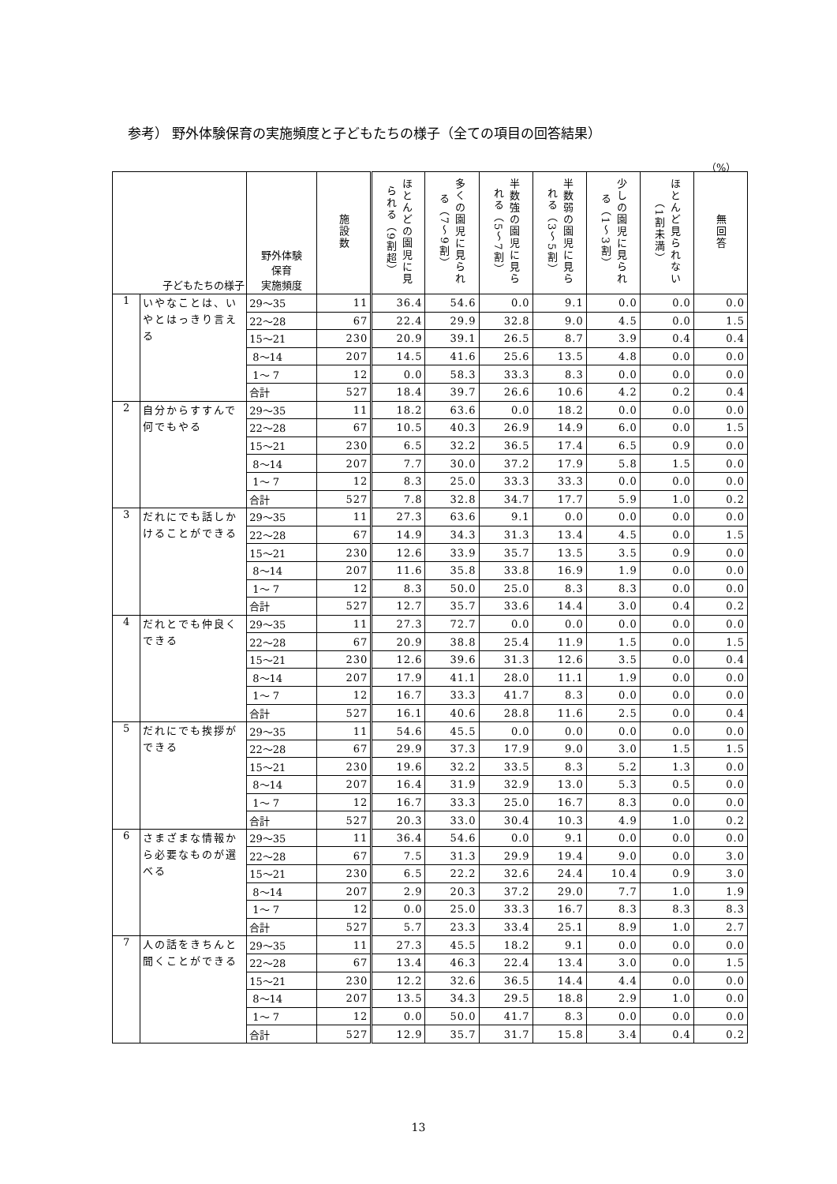参考） 野外体験保育の実施頻度と子どもたちの様子（全ての項目の回答結果）
（%）
| 子どもたちの様子 | | 野外体験 保育 実施頻度 | 施設数 | ほとんどの園児に見られる（9割超） | 多くの園児に見られる（7～9割） | 半数強の園児に見られる（5～7割） | 半数弱の園児に見られる（3～5割） | 少しの園児に見られる（1～3割） | ほとんど見られない（1割未満） | 無回答 |
| --- | --- | --- | --- | --- | --- | --- | --- | --- | --- | --- |
| 1 | いやなことは、いやとはっきり言える | 29～35 | 11 | 36.4 | 54.6 | 0.0 | 9.1 | 0.0 | 0.0 | 0.0 |
| | | 22～28 | 67 | 22.4 | 29.9 | 32.8 | 9.0 | 4.5 | 0.0 | 1.5 |
| | | 15～21 | 230 | 20.9 | 39.1 | 26.5 | 8.7 | 3.9 | 0.4 | 0.4 |
| | | 8～14 | 207 | 14.5 | 41.6 | 25.6 | 13.5 | 4.8 | 0.0 | 0.0 |
| | | 1～ 7 | 12 | 0.0 | 58.3 | 33.3 | 8.3 | 0.0 | 0.0 | 0.0 |
| | | 合計 | 527 | 18.4 | 39.7 | 26.6 | 10.6 | 4.2 | 0.2 | 0.4 |
| 2 | 自分からすすんで何でもやる | 29～35 | 11 | 18.2 | 63.6 | 0.0 | 18.2 | 0.0 | 0.0 | 0.0 |
| | | 22～28 | 67 | 10.5 | 40.3 | 26.9 | 14.9 | 6.0 | 0.0 | 1.5 |
| | | 15～21 | 230 | 6.5 | 32.2 | 36.5 | 17.4 | 6.5 | 0.9 | 0.0 |
| | | 8～14 | 207 | 7.7 | 30.0 | 37.2 | 17.9 | 5.8 | 1.5 | 0.0 |
| | | 1～ 7 | 12 | 8.3 | 25.0 | 33.3 | 33.3 | 0.0 | 0.0 | 0.0 |
| | | 合計 | 527 | 7.8 | 32.8 | 34.7 | 17.7 | 5.9 | 1.0 | 0.2 |
| 3 | だれにでも話しかけることができる | 29～35 | 11 | 27.3 | 63.6 | 9.1 | 0.0 | 0.0 | 0.0 | 0.0 |
| | | 22～28 | 67 | 14.9 | 34.3 | 31.3 | 13.4 | 4.5 | 0.0 | 1.5 |
| | | 15～21 | 230 | 12.6 | 33.9 | 35.7 | 13.5 | 3.5 | 0.9 | 0.0 |
| | | 8～14 | 207 | 11.6 | 35.8 | 33.8 | 16.9 | 1.9 | 0.0 | 0.0 |
| | | 1～ 7 | 12 | 8.3 | 50.0 | 25.0 | 8.3 | 8.3 | 0.0 | 0.0 |
| | | 合計 | 527 | 12.7 | 35.7 | 33.6 | 14.4 | 3.0 | 0.4 | 0.2 |
| 4 | だれとでも仲良くできる | 29～35 | 11 | 27.3 | 72.7 | 0.0 | 0.0 | 0.0 | 0.0 | 0.0 |
| | | 22～28 | 67 | 20.9 | 38.8 | 25.4 | 11.9 | 1.5 | 0.0 | 1.5 |
| | | 15～21 | 230 | 12.6 | 39.6 | 31.3 | 12.6 | 3.5 | 0.0 | 0.4 |
| | | 8～14 | 207 | 17.9 | 41.1 | 28.0 | 11.1 | 1.9 | 0.0 | 0.0 |
| | | 1～ 7 | 12 | 16.7 | 33.3 | 41.7 | 8.3 | 0.0 | 0.0 | 0.0 |
| | | 合計 | 527 | 16.1 | 40.6 | 28.8 | 11.6 | 2.5 | 0.0 | 0.4 |
| 5 | だれにでも挨拶ができる | 29～35 | 11 | 54.6 | 45.5 | 0.0 | 0.0 | 0.0 | 0.0 | 0.0 |
| | | 22～28 | 67 | 29.9 | 37.3 | 17.9 | 9.0 | 3.0 | 1.5 | 1.5 |
| | | 15～21 | 230 | 19.6 | 32.2 | 33.5 | 8.3 | 5.2 | 1.3 | 0.0 |
| | | 8～14 | 207 | 16.4 | 31.9 | 32.9 | 13.0 | 5.3 | 0.5 | 0.0 |
| | | 1～ 7 | 12 | 16.7 | 33.3 | 25.0 | 16.7 | 8.3 | 0.0 | 0.0 |
| | | 合計 | 527 | 20.3 | 33.0 | 30.4 | 10.3 | 4.9 | 1.0 | 0.2 |
| 6 | さまざまな情報から必要なものが選べる | 29～35 | 11 | 36.4 | 54.6 | 0.0 | 9.1 | 0.0 | 0.0 | 0.0 |
| | | 22～28 | 67 | 7.5 | 31.3 | 29.9 | 19.4 | 9.0 | 0.0 | 3.0 |
| | | 15～21 | 230 | 6.5 | 22.2 | 32.6 | 24.4 | 10.4 | 0.9 | 3.0 |
| | | 8～14 | 207 | 2.9 | 20.3 | 37.2 | 29.0 | 7.7 | 1.0 | 1.9 |
| | | 1～ 7 | 12 | 0.0 | 25.0 | 33.3 | 16.7 | 8.3 | 8.3 | 8.3 |
| | | 合計 | 527 | 5.7 | 23.3 | 33.4 | 25.1 | 8.9 | 1.0 | 2.7 |
| 7 | 人の話をきちんと聞くことができる | 29～35 | 11 | 27.3 | 45.5 | 18.2 | 9.1 | 0.0 | 0.0 | 0.0 |
| | | 22～28 | 67 | 13.4 | 46.3 | 22.4 | 13.4 | 3.0 | 0.0 | 1.5 |
| | | 15～21 | 230 | 12.2 | 32.6 | 36.5 | 14.4 | 4.4 | 0.0 | 0.0 |
| | | 8～14 | 207 | 13.5 | 34.3 | 29.5 | 18.8 | 2.9 | 1.0 | 0.0 |
| | | 1～ 7 | 12 | 0.0 | 50.0 | 41.7 | 8.3 | 0.0 | 0.0 | 0.0 |
| | | 合計 | 527 | 12.9 | 35.7 | 31.7 | 15.8 | 3.4 | 0.4 | 0.2 |
13